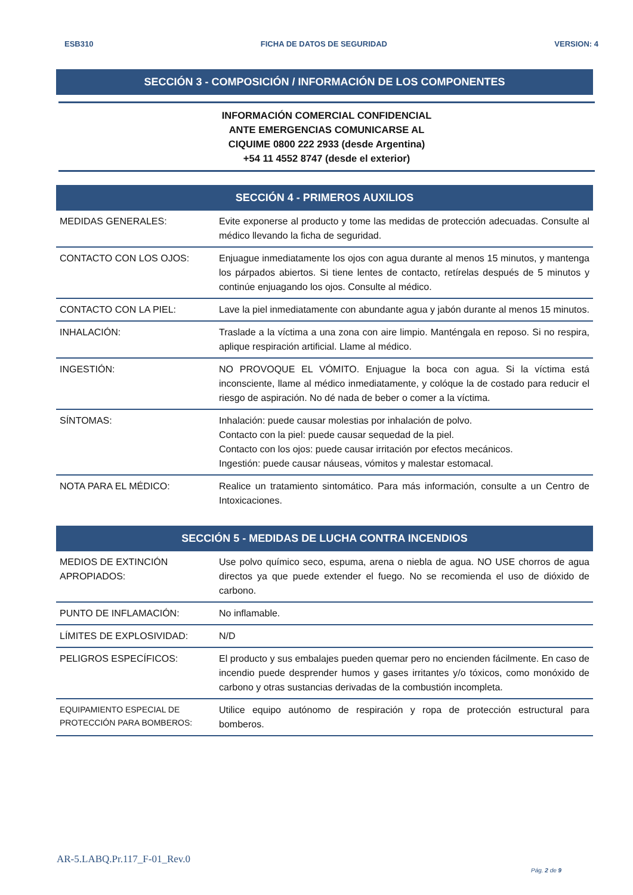ESB310 FICHA DE DATOS DE SEGURIDAD VERSION: 4
SECCIÓN 3 - COMPOSICIÓN / INFORMACIÓN DE LOS COMPONENTES
INFORMACIÓN COMERCIAL CONFIDENCIAL
ANTE EMERGENCIAS COMUNICARSE AL
CIQUIME 0800 222 2933 (desde Argentina)
+54 11 4552 8747 (desde el exterior)
SECCIÓN 4 - PRIMEROS AUXILIOS
| MEDIDAS GENERALES: | Evite exponerse al producto y tome las medidas de protección adecuadas. Consulte al médico llevando la ficha de seguridad. |
| CONTACTO CON LOS OJOS: | Enjuague inmediatamente los ojos con agua durante al menos 15 minutos, y mantenga los párpados abiertos. Si tiene lentes de contacto, retírelas después de 5 minutos y continúe enjuagando los ojos. Consulte al médico. |
| CONTACTO CON LA PIEL: | Lave la piel inmediatamente con abundante agua y jabón durante al menos 15 minutos. |
| INHALACIÓN: | Traslade a la víctima a una zona con aire limpio. Manténgala en reposo. Si no respira, aplique respiración artificial. Llame al médico. |
| INGESTIÓN: | NO PROVOQUE EL VÓMITO. Enjuague la boca con agua. Si la víctima está inconsciente, llame al médico inmediatamente, y colóque la de costado para reducir el riesgo de aspiración. No dé nada de beber o comer a la víctima. |
| SÍNTOMAS: | Inhalación: puede causar molestias por inhalación de polvo. Contacto con la piel: puede causar sequedad de la piel. Contacto con los ojos: puede causar irritación por efectos mecánicos. Ingestión: puede causar náuseas, vómitos y malestar estomacal. |
| NOTA PARA EL MÉDICO: | Realice un tratamiento sintomático. Para más información, consulte a un Centro de Intoxicaciones. |
SECCIÓN 5 - MEDIDAS DE LUCHA CONTRA INCENDIOS
| MEDIOS DE EXTINCIÓN APROPIADOS: | Use polvo químico seco, espuma, arena o niebla de agua. NO USE chorros de agua directos ya que puede extender el fuego. No se recomienda el uso de dióxido de carbono. |
| PUNTO DE INFLAMACIÓN: | No inflamable. |
| LÍMITES DE EXPLOSIVIDAD: | N/D |
| PELIGROS ESPECÍFICOS: | El producto y sus embalajes pueden quemar pero no encienden fácilmente. En caso de incendio puede desprender humos y gases irritantes y/o tóxicos, como monóxido de carbono y otras sustancias derivadas de la combustión incompleta. |
| EQUIPAMIENTO ESPECIAL DE PROTECCIÓN PARA BOMBEROS: | Utilice equipo autónomo de respiración y ropa de protección estructural para bomberos. |
AR-5.LABQ.Pr.117_F-01_Rev.0
Pág. 2 de 9